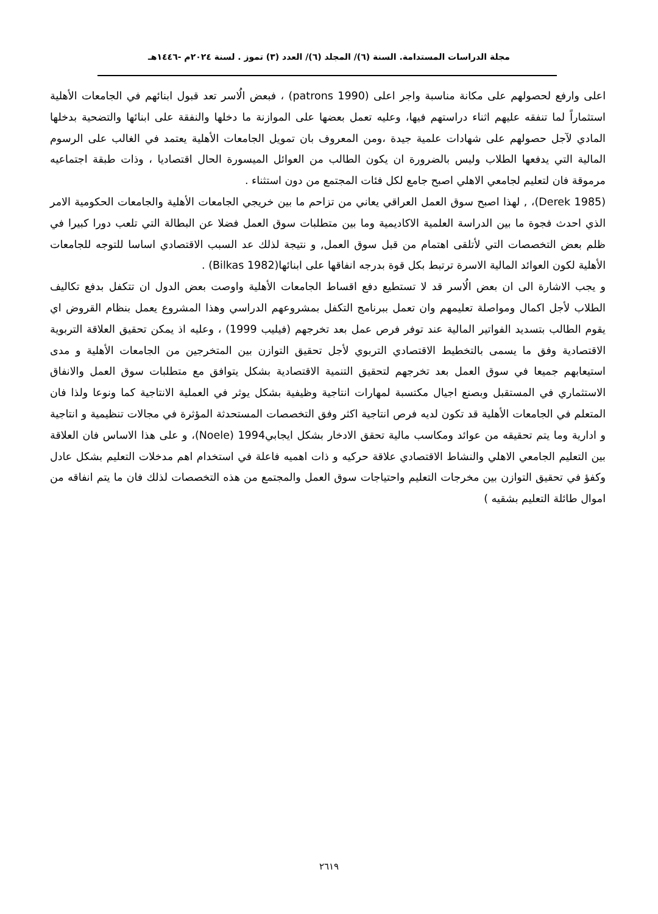مجلة الدراسات المستدامة. السنة (٦)/ المجلد (٦)/ العدد (٣) تموز . لسنة ٢٠٢٤م -١٤٤٦هـ
اعلى وارفع لحصولهم على مكانة مناسبة واجر اعلى (patrons 1990) ، فبعض الُاسر تعد قبول ابنائهم في الجامعات الأهلية استثماراً لما تنفقه عليهم اثناء دراستهم فيها، وعليه تعمل بعضها على الموازنة ما دخلها والنفقة على ابنائها والتضحية بدخلها المادي لآجل حصولهم على شهادات علمية جيدة ،ومن المعروف بان تمويل الجامعات الأهلية يعتمد في الغالب على الرسوم المالية التي يدفعها الطلاب وليس بالضرورة ان يكون الطالب من العوائل الميسورة الحال اقتصاديا ، وذات طبقة اجتماعيه مرموقة فان لتعليم لجامعي الاهلي اصبح جامع لكل فئات المجتمع من دون استثناء .
(Derek 1985)، , لهذا اصبح سوق العمل العراقي يعاني من تزاحم ما بين خريجي الجامعات الأهلية والجامعات الحكومية الامر الذي احدث فجوة ما بين الدراسة العلمية الاكاديمية وما بين متطلبات سوق العمل فضلا عن البطالة التي تلعب دورا كبيرا في ظلم بعض التخصصات التي لأتلقى اهتمام من قبل سوق العمل, و نتيجة لذلك عد السبب الاقتصادي اساسا للتوجه للجامعات الأهلية لكون العوائد المالية الاسرة ترتبط بكل قوة بدرجه انفاقها على ابنائها(Bilkas 1982) .
و يجب الاشارة الى ان بعض الُاسر قد لا تستطيع دفع اقساط الجامعات الأهلية واوصت بعض الدول ان تتكفل بدفع تكاليف الطلاب لأجل اكمال ومواصلة تعليمهم وان تعمل ببرنامج التكفل بمشروعهم الدراسي وهذا المشروع يعمل بنظام القروض اي يقوم الطالب بتسديد الفواتير المالية عند توفر فرص عمل بعد تخرجهم (فيليب 1999) ، وعليه اذ يمكن تحقيق العلاقة التربوية الاقتصادية وفق ما يسمى بالتخطيط الاقتصادي التربوي لأجل تحقيق التوازن بين المتخرجين من الجامعات الأهلية و مدى استيعابهم جميعا في سوق العمل بعد تخرجهم لتحقيق التنمية الاقتصادية بشكل يتوافق مع متطلبات سوق العمل والانفاق الاستثماري في المستقبل وبصنع اجيال مكتسبة لمهارات انتاجية وظيفية بشكل يوثر في العملية الانتاجية كما ونوعا ولذا فان المتعلم في الجامعات الأهلية قد تكون لديه فرص انتاجية اكثر وفق التخصصات المستحدثة المؤثرة في مجالات تنظيمية و انتاجية و ادارية وما يتم تحقيقه من عوائد ومكاسب مالية تحقق الادخار بشكل ايجابي1994 (Noele)، و على هذا الاساس فان العلاقة بين التعليم الجامعي الاهلي والنشاط الاقتصادي علاقة حركيه و ذات اهميه فاعلة في استخدام اهم مدخلات التعليم بشكل عادل وكفؤ في تحقيق التوازن بين مخرجات التعليم واحتياجات سوق العمل والمجتمع من هذه التخصصات لذلك فان ما يتم انفاقه من اموال طائلة التعليم بشقيه )
٢٦١٩